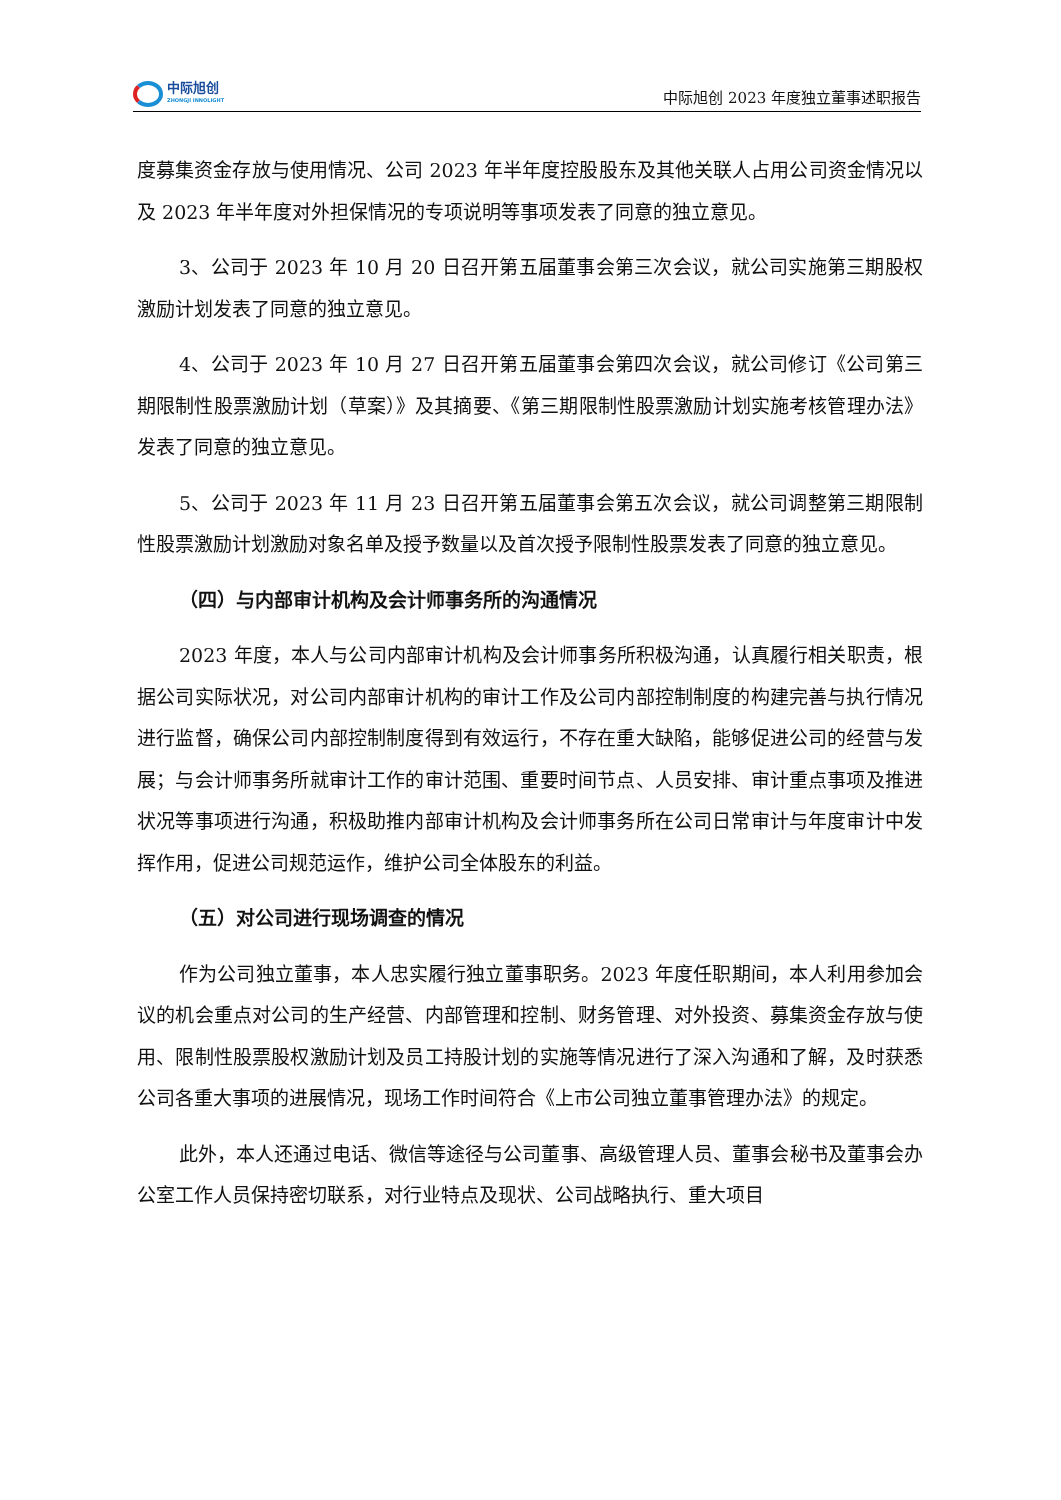中际旭创
ZHONGJI INNOLIGHT
中际旭创 2023 年度独立董事述职报告
度募集资金存放与使用情况、公司 2023 年半年度控股股东及其他关联人占用公司资金情况以及 2023 年半年度对外担保情况的专项说明等事项发表了同意的独立意见。
3、公司于 2023 年 10 月 20 日召开第五届董事会第三次会议，就公司实施第三期股权激励计划发表了同意的独立意见。
4、公司于 2023 年 10 月 27 日召开第五届董事会第四次会议，就公司修订《公司第三期限制性股票激励计划（草案）》及其摘要、《第三期限制性股票激励计划实施考核管理办法》发表了同意的独立意见。
5、公司于 2023 年 11 月 23 日召开第五届董事会第五次会议，就公司调整第三期限制性股票激励计划激励对象名单及授予数量以及首次授予限制性股票发表了同意的独立意见。
（四）与内部审计机构及会计师事务所的沟通情况
2023 年度，本人与公司内部审计机构及会计师事务所积极沟通，认真履行相关职责，根据公司实际状况，对公司内部审计机构的审计工作及公司内部控制制度的构建完善与执行情况进行监督，确保公司内部控制制度得到有效运行，不存在重大缺陷，能够促进公司的经营与发展；与会计师事务所就审计工作的审计范围、重要时间节点、人员安排、审计重点事项及推进状况等事项进行沟通，积极助推内部审计机构及会计师事务所在公司日常审计与年度审计中发挥作用，促进公司规范运作，维护公司全体股东的利益。
（五）对公司进行现场调查的情况
作为公司独立董事，本人忠实履行独立董事职务。2023 年度任职期间，本人利用参加会议的机会重点对公司的生产经营、内部管理和控制、财务管理、对外投资、募集资金存放与使用、限制性股票股权激励计划及员工持股计划的实施等情况进行了深入沟通和了解，及时获悉公司各重大事项的进展情况，现场工作时间符合《上市公司独立董事管理办法》的规定。
此外，本人还通过电话、微信等途径与公司董事、高级管理人员、董事会秘书及董事会办公室工作人员保持密切联系，对行业特点及现状、公司战略执行、重大项目